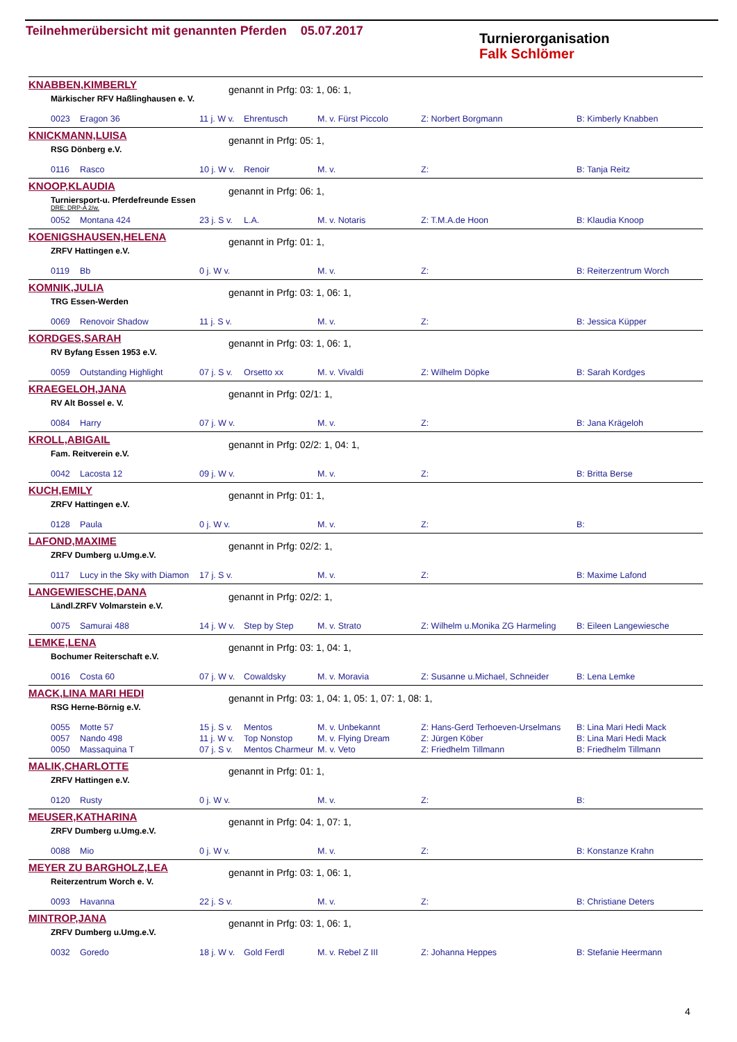Teilnehmerübersicht mit genannten Pferden 05.07.2017
Turnierorganisation
Falk Schlömer
KNABBEN,KIMBERLY genannt in Prfg: 03: 1, 06: 1,
Märkischer RFV Haßlinghausen e. V.
| 0023 | Eragon 36 | 11 j. W v. | Ehrentusch | M. v. Fürst Piccolo | Z: Norbert Borgmann | B: Kimberly Knabben |
KNICKMANN,LUISA genannt in Prfg: 05: 1,
RSG Dönberg e.V.
| 0116 | Rasco | 10 j. W v. | Renoir | M. v. | Z: | B: Tanja Reitz |
KNOOP,KLAUDIA genannt in Prfg: 06: 1,
Turniersport-u. Pferdefreunde Essen
DRE: DRP-A 2/w.
| 0052 | Montana 424 | 23 j. S v. | L.A. | M. v. Notaris | Z: T.M.A.de Hoon | B: Klaudia Knoop |
KOENIGSHAUSEN,HELENA genannt in Prfg: 01: 1,
ZRFV Hattingen e.V.
| 0119 | Bb | 0 j. W v. | | M. v. | Z: | B: Reiterzentrum Worch |
KOMNIK,JULIA genannt in Prfg: 03: 1, 06: 1,
TRG Essen-Werden
| 0069 | Renovoir Shadow | 11 j. S v. | | M. v. | Z: | B: Jessica Küpper |
KORDGES,SARAH genannt in Prfg: 03: 1, 06: 1,
RV Byfang Essen 1953 e.V.
| 0059 | Outstanding Highlight | 07 j. S v. | Orsetto xx | M. v. Vivaldi | Z: Wilhelm Döpke | B: Sarah Kordges |
KRAEGELOH,JANA genannt in Prfg: 02/1: 1,
RV Alt Bossel e. V.
| 0084 | Harry | 07 j. W v. | | M. v. | Z: | B: Jana Krägeloh |
KROLL,ABIGAIL
genannt in Prfg: 02/2: 1, 04: 1,
Fam. Reitverein e.V.
| 0042 | Lacosta 12 | 09 j. W v. | | M. v. | Z: | B: Britta Berse |
KUCH,EMILY genannt in Prfg: 01: 1,
ZRFV Hattingen e.V.
| 0128 | Paula | 0 j. W v. | | M. v. | Z: | B: |
LAFOND,MAXIME genannt in Prfg: 02/2: 1,
ZRFV Dumberg u.Umg.e.V.
| 0117 | Lucy in the Sky with Diamon | 17 j. S v. | | M. v. | Z: | B: Maxime Lafond |
LANGEWIESCHE,DANA genannt in Prfg: 02/2: 1,
Ländl.ZRFV Volmarstein e.V.
| 0075 | Samurai 488 | 14 j. W v. | Step by Step | M. v. Strato | Z: Wilhelm u.Monika ZG Harmeling | B: Eileen Langewiesche |
LEMKE,LENA genannt in Prfg: 03: 1, 04: 1,
Bochumer Reiterschaft e.V.
| 0016 | Costa 60 | 07 j. W v. | Cowaldsky | M. v. Moravia | Z: Susanne u.Michael, Schneider | B: Lena Lemke |
MACK,LINA MARI HEDI
genannt in Prfg: 03: 1, 04: 1, 05: 1, 07: 1, 08: 1,
RSG Herne-Börnig e.V.
| 0055 | Motte 57 | 15 j. S v. | Mentos | M. v. Unbekannt | Z: Hans-Gerd Terhoeven-Urselmans | B: Lina Mari Hedi Mack |
| 0057 | Nando 498 | 11 j. W v. | Top Nonstop | M. v. Flying Dream | Z: Jürgen Köber | B: Lina Mari Hedi Mack |
| 0050 | Massaquina T | 07 j. S v. | Mentos Charmeur | M. v. Veto | Z: Friedhelm Tillmann | B: Friedhelm Tillmann |
MALIK,CHARLOTTE genannt in Prfg: 01: 1,
ZRFV Hattingen e.V.
| 0120 | Rusty | 0 j. W v. | | M. v. | Z: | B: |
MEUSER,KATHARINA genannt in Prfg: 04: 1, 07: 1,
ZRFV Dumberg u.Umg.e.V.
| 0088 | Mio | 0 j. W v. | | M. v. | Z: | B: Konstanze Krahn |
MEYER ZU BARGHOLZ,LEA genannt in Prfg: 03: 1, 06: 1,
Reiterzentrum Worch e. V.
| 0093 | Havanna | 22 j. S v. | | M. v. | Z: | B: Christiane Deters |
MINTROP,JANA genannt in Prfg: 03: 1, 06: 1,
ZRFV Dumberg u.Umg.e.V.
| 0032 | Goredo | 18 j. W v. | Gold Ferdl | M. v. Rebel Z III | Z: Johanna Heppes | B: Stefanie Heermann |
4